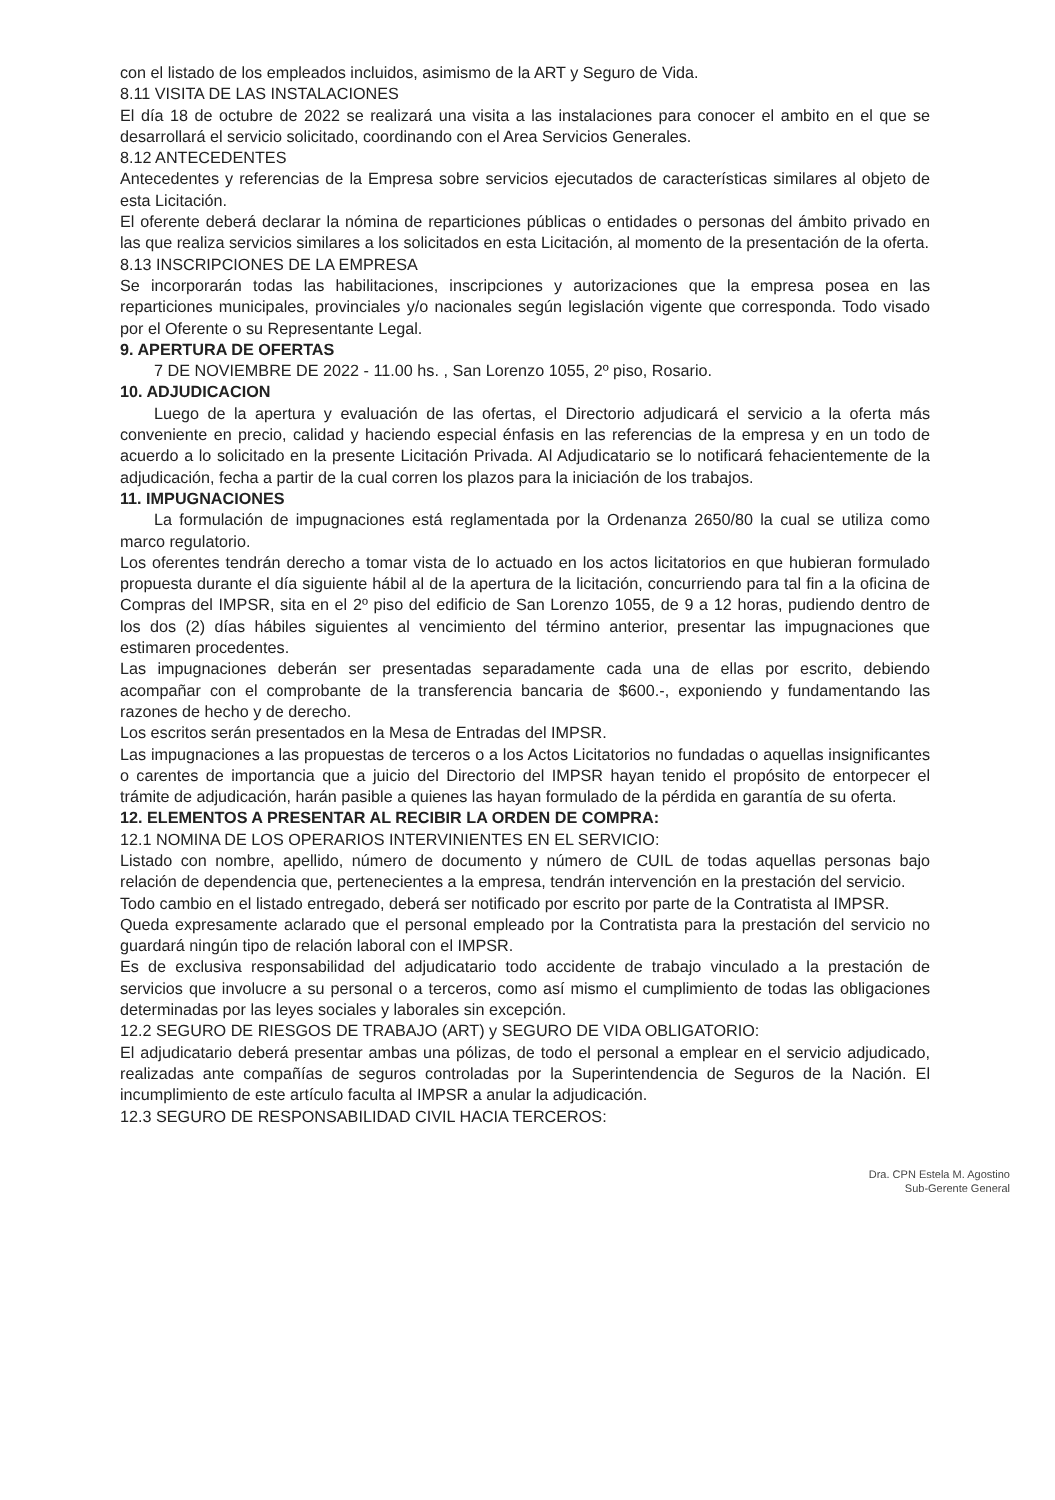con el listado de los empleados incluidos, asimismo de la ART y Seguro de Vida.
8.11 VISITA DE LAS INSTALACIONES
El día 18 de octubre de 2022 se realizará una visita a las instalaciones para conocer el ambito en el que se desarrollará el servicio solicitado, coordinando con el Area Servicios Generales.
8.12 ANTECEDENTES
Antecedentes y referencias de la Empresa sobre servicios ejecutados de características similares al objeto de esta Licitación.
El oferente deberá declarar la nómina de reparticiones públicas o entidades o personas del ámbito privado en las que realiza servicios similares a los solicitados en esta Licitación, al momento de la presentación de la oferta.
8.13 INSCRIPCIONES DE LA EMPRESA
Se incorporarán todas las habilitaciones, inscripciones y autorizaciones que la empresa posea en las reparticiones municipales, provinciales y/o nacionales según legislación vigente que corresponda. Todo visado por el Oferente o su Representante Legal.
9. APERTURA DE OFERTAS
7 DE NOVIEMBRE DE 2022 - 11.00 hs. , San Lorenzo 1055, 2º piso, Rosario.
10. ADJUDICACION
Luego de la apertura y evaluación de las ofertas, el Directorio adjudicará el servicio a la oferta más conveniente en precio, calidad y haciendo especial énfasis en las referencias de la empresa y en un todo de acuerdo a lo solicitado en la presente Licitación Privada. Al Adjudicatario se lo notificará fehacientemente de la adjudicación, fecha a partir de la cual corren los plazos para la iniciación de los trabajos.
11. IMPUGNACIONES
La formulación de impugnaciones está reglamentada por la Ordenanza 2650/80 la cual se utiliza como marco regulatorio.
Los oferentes tendrán derecho a tomar vista de lo actuado en los actos licitatorios en que hubieran formulado propuesta durante el día siguiente hábil al de la apertura de la licitación, concurriendo para tal fin a la oficina de Compras del IMPSR, sita en el 2º piso del edificio de San Lorenzo 1055, de 9 a 12 horas, pudiendo dentro de los dos (2) días hábiles siguientes al vencimiento del término anterior, presentar las impugnaciones que estimaren procedentes.
Las impugnaciones deberán ser presentadas separadamente cada una de ellas por escrito, debiendo acompañar con el comprobante de la transferencia bancaria de $600.-, exponiendo y fundamentando las razones de hecho y de derecho.
Los escritos serán presentados en la Mesa de Entradas del IMPSR.
Las impugnaciones a las propuestas de terceros o a los Actos Licitatorios no fundadas o aquellas insignificantes o carentes de importancia que a juicio del Directorio del IMPSR hayan tenido el propósito de entorpecer el trámite de adjudicación, harán pasible a quienes las hayan formulado de la pérdida en garantía de su oferta.
12. ELEMENTOS A PRESENTAR AL RECIBIR LA ORDEN DE COMPRA:
12.1 NOMINA DE LOS OPERARIOS INTERVINIENTES EN EL SERVICIO:
Listado con nombre, apellido, número de documento y número de CUIL de todas aquellas personas bajo relación de dependencia que, pertenecientes a la empresa, tendrán intervención en la prestación del servicio.
Todo cambio en el listado entregado, deberá ser notificado por escrito por parte de la Contratista al IMPSR.
Queda expresamente aclarado que el personal empleado por la Contratista para la prestación del servicio no guardará ningún tipo de relación laboral con el IMPSR.
Es de exclusiva responsabilidad del adjudicatario todo accidente de trabajo vinculado a la prestación de servicios que involucre a su personal o a terceros, como así mismo el cumplimiento de todas las obligaciones determinadas por las leyes sociales y laborales sin excepción.
12.2 SEGURO DE RIESGOS DE TRABAJO (ART) y SEGURO DE VIDA OBLIGATORIO:
El adjudicatario deberá presentar ambas una pólizas, de todo el personal a emplear en el servicio adjudicado, realizadas ante compañías de seguros controladas por la Superintendencia de Seguros de la Nación. El incumplimiento de este artículo faculta al IMPSR a anular la adjudicación.
12.3 SEGURO DE RESPONSABILIDAD CIVIL HACIA TERCEROS:
Dra. CPN Estela M. Agostino
Sub-Gerente General